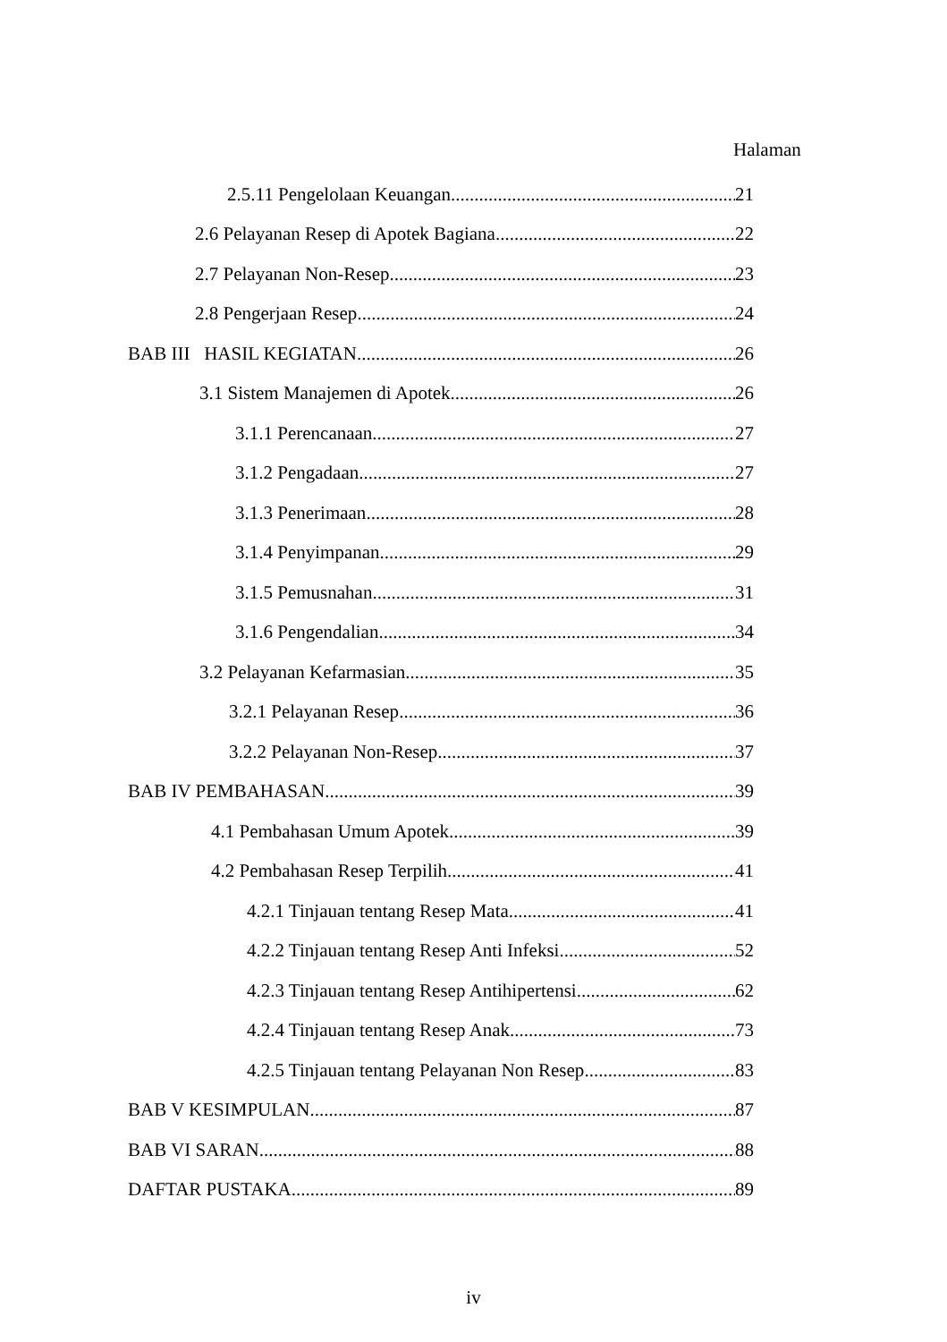Halaman
2.5.11 Pengelolaan Keuangan 21
2.6 Pelayanan Resep di Apotek Bagiana 22
2.7 Pelayanan Non-Resep 23
2.8 Pengerjaan Resep 24
BAB III HASIL KEGIATAN 26
3.1 Sistem Manajemen di Apotek 26
3.1.1 Perencanaan 27
3.1.2 Pengadaan 27
3.1.3 Penerimaan 28
3.1.4 Penyimpanan 29
3.1.5 Pemusnahan 31
3.1.6 Pengendalian 34
3.2 Pelayanan Kefarmasian 35
3.2.1 Pelayanan Resep 36
3.2.2 Pelayanan Non-Resep 37
BAB IV PEMBAHASAN 39
4.1 Pembahasan Umum Apotek 39
4.2 Pembahasan Resep Terpilih 41
4.2.1 Tinjauan tentang Resep Mata 41
4.2.2 Tinjauan tentang Resep Anti Infeksi 52
4.2.3 Tinjauan tentang Resep Antihipertensi 62
4.2.4 Tinjauan tentang Resep Anak 73
4.2.5 Tinjauan tentang Pelayanan Non Resep 83
BAB V KESIMPULAN 87
BAB VI SARAN 88
DAFTAR PUSTAKA 89
iv